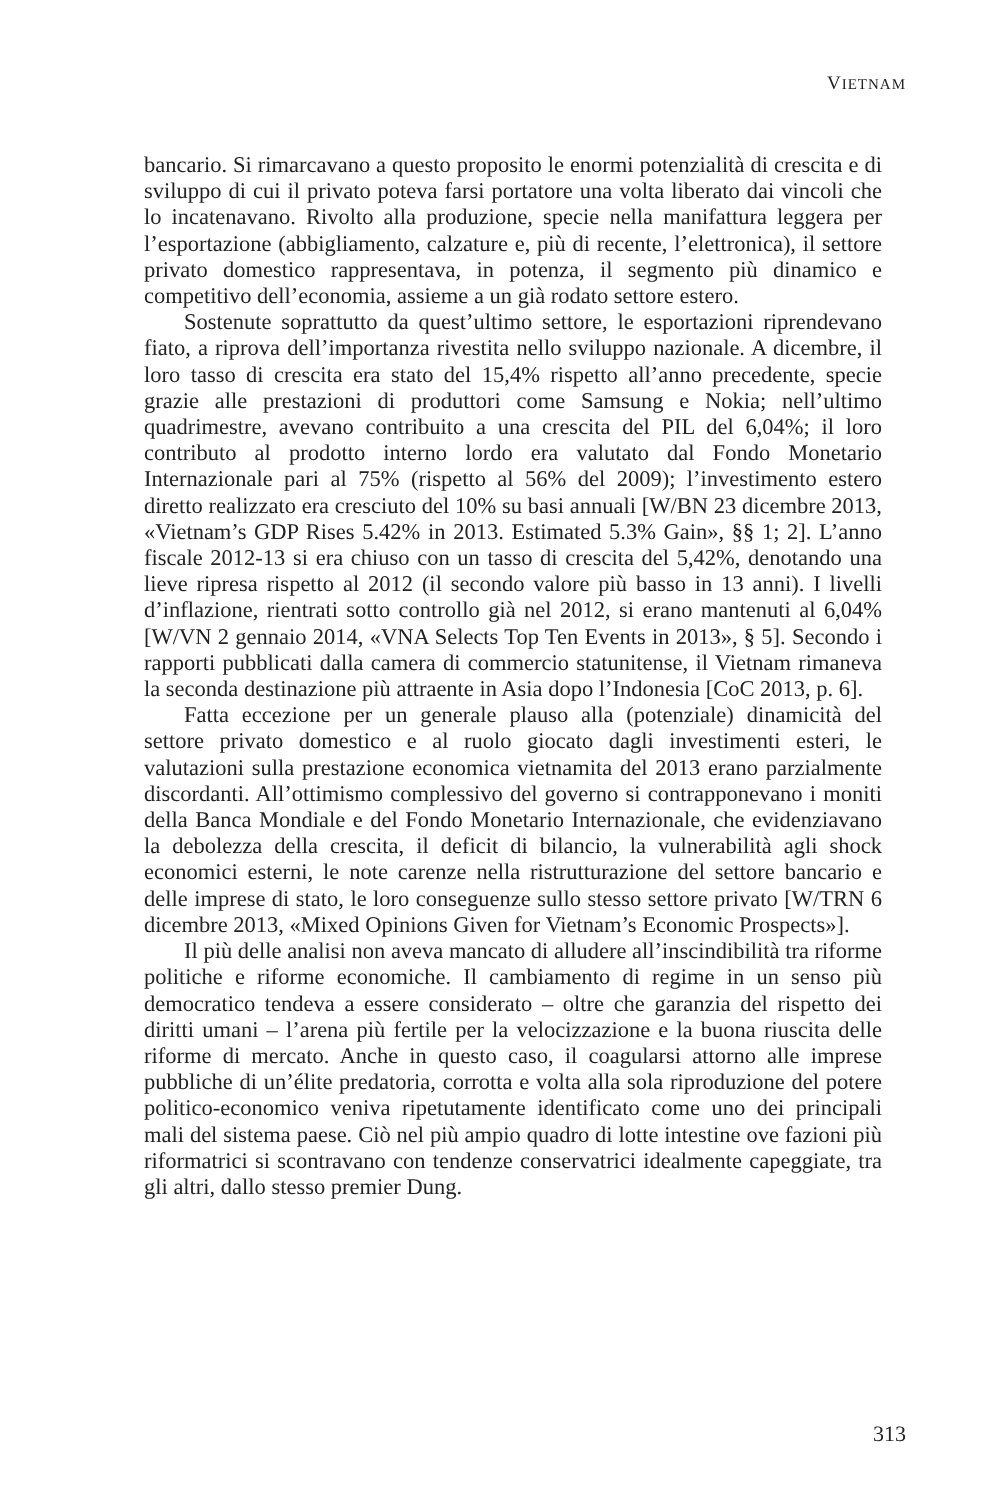VIETNAM
bancario. Si rimarcavano a questo proposito le enormi potenzialità di crescita e di sviluppo di cui il privato poteva farsi portatore una volta liberato dai vincoli che lo incatenavano. Rivolto alla produzione, specie nella manifattura leggera per l’esportazione (abbigliamento, calzature e, più di recente, l’elettronica), il settore privato domestico rappresentava, in potenza, il segmento più dinamico e competitivo dell’economia, assieme a un già rodato settore estero.
Sostenute soprattutto da quest’ultimo settore, le esportazioni riprendevano fiato, a riprova dell’importanza rivestita nello sviluppo nazionale. A dicembre, il loro tasso di crescita era stato del 15,4% rispetto all’anno precedente, specie grazie alle prestazioni di produttori come Samsung e Nokia; nell’ultimo quadrimestre, avevano contribuito a una crescita del PIL del 6,04%; il loro contributo al prodotto interno lordo era valutato dal Fondo Monetario Internazionale pari al 75% (rispetto al 56% del 2009); l’investimento estero diretto realizzato era cresciuto del 10% su basi annuali [W/BN 23 dicembre 2013, «Vietnam’s GDP Rises 5.42% in 2013. Estimated 5.3% Gain», §§ 1; 2]. L’anno fiscale 2012-13 si era chiuso con un tasso di crescita del 5,42%, denotando una lieve ripresa rispetto al 2012 (il secondo valore più basso in 13 anni). I livelli d’inflazione, rientrati sotto controllo già nel 2012, si erano mantenuti al 6,04% [W/VN 2 gennaio 2014, «VNA Selects Top Ten Events in 2013», § 5]. Secondo i rapporti pubblicati dalla camera di commercio statunitense, il Vietnam rimaneva la seconda destinazione più attraente in Asia dopo l’Indonesia [CoC 2013, p. 6].
Fatta eccezione per un generale plauso alla (potenziale) dinamicità del settore privato domestico e al ruolo giocato dagli investimenti esteri, le valutazioni sulla prestazione economica vietnamita del 2013 erano parzialmente discordanti. All’ottimismo complessivo del governo si contrapponevano i moniti della Banca Mondiale e del Fondo Monetario Internazionale, che evidenziavano la debolezza della crescita, il deficit di bilancio, la vulnerabilità agli shock economici esterni, le note carenze nella ristrutturazione del settore bancario e delle imprese di stato, le loro conseguenze sullo stesso settore privato [W/TRN 6 dicembre 2013, «Mixed Opinions Given for Vietnam’s Economic Prospects»].
Il più delle analisi non aveva mancato di alludere all’inscindibilità tra riforme politiche e riforme economiche. Il cambiamento di regime in un senso più democratico tendeva a essere considerato – oltre che garanzia del rispetto dei diritti umani – l’arena più fertile per la velocizzazione e la buona riuscita delle riforme di mercato. Anche in questo caso, il coagularsi attorno alle imprese pubbliche di un’élite predatoria, corrotta e volta alla sola riproduzione del potere politico-economico veniva ripetutamente identificato come uno dei principali mali del sistema paese. Ciò nel più ampio quadro di lotte intestine ove fazioni più riformatrici si scontravano con tendenze conservatrici idealmente capeggiate, tra gli altri, dallo stesso premier Dung.
313